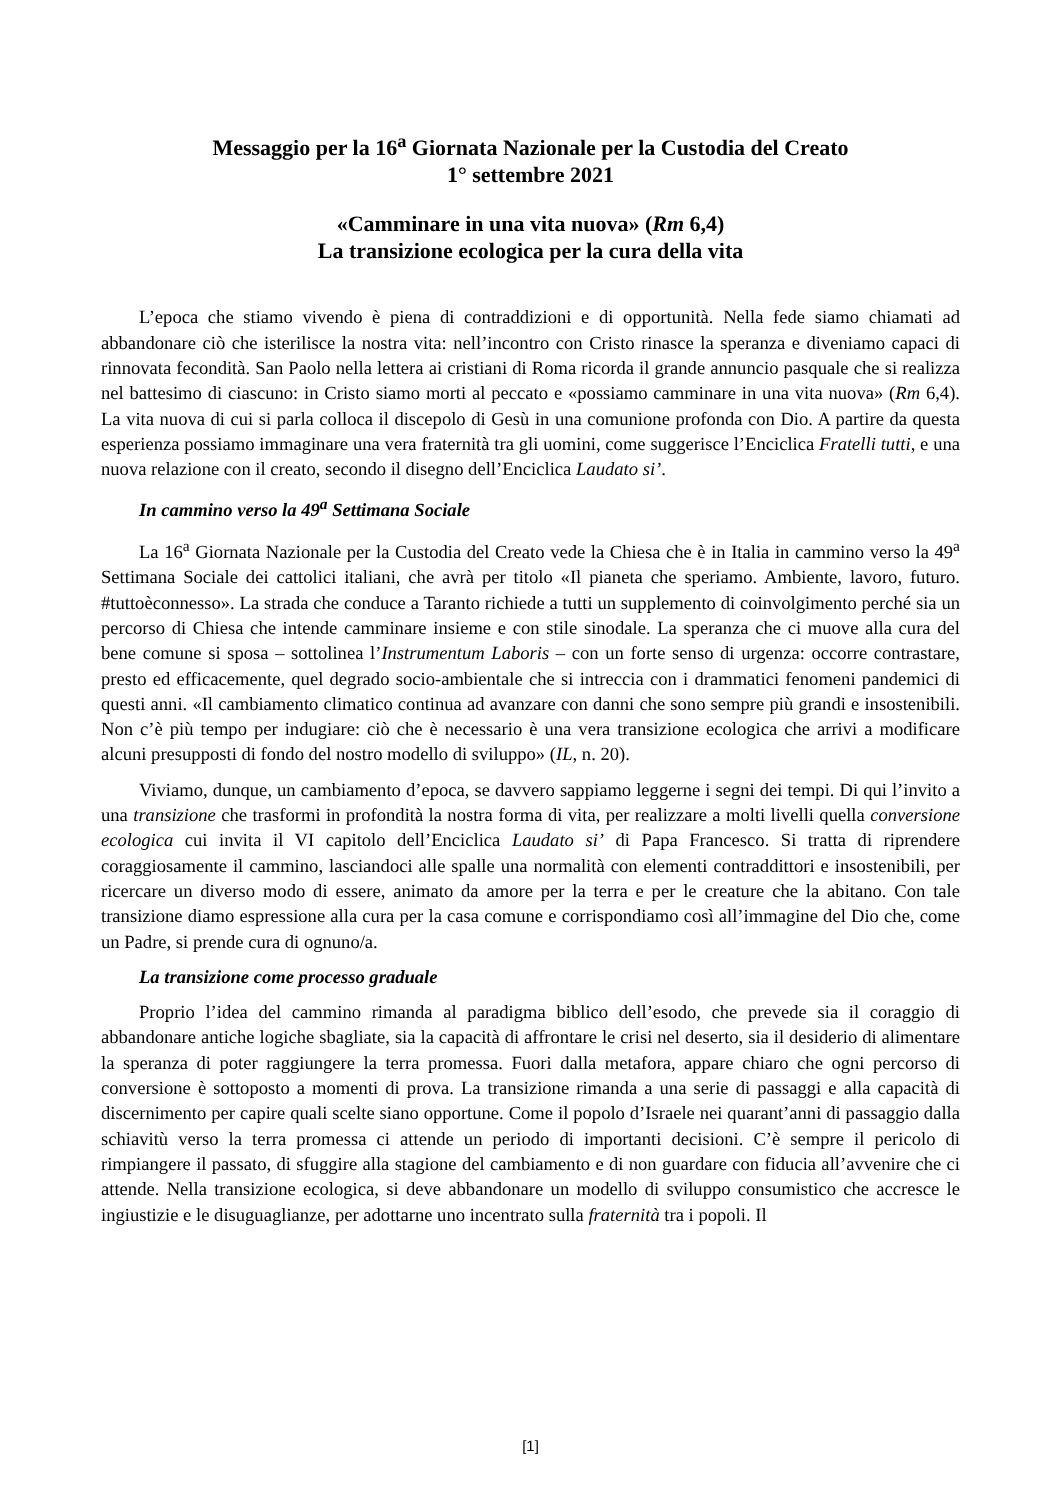Messaggio per la 16<sup>a</sup> Giornata Nazionale per la Custodia del Creato
1° settembre 2021
«Camminare in una vita nuova» (Rm 6,4)
La transizione ecologica per la cura della vita
L’epoca che stiamo vivendo è piena di contraddizioni e di opportunità. Nella fede siamo chiamati ad abbandonare ciò che isterilisce la nostra vita: nell’incontro con Cristo rinasce la speranza e diveniamo capaci di rinnovata fecondità. San Paolo nella lettera ai cristiani di Roma ricorda il grande annuncio pasquale che si realizza nel battesimo di ciascuno: in Cristo siamo morti al peccato e «possiamo camminare in una vita nuova» (Rm 6,4). La vita nuova di cui si parla colloca il discepolo di Gesù in una comunione profonda con Dio. A partire da questa esperienza possiamo immaginare una vera fraternità tra gli uomini, come suggerisce l’Enciclica Fratelli tutti, e una nuova relazione con il creato, secondo il disegno dell’Enciclica Laudato si’.
In cammino verso la 49<sup>a</sup> Settimana Sociale
La 16<sup>a</sup> Giornata Nazionale per la Custodia del Creato vede la Chiesa che è in Italia in cammino verso la 49<sup>a</sup> Settimana Sociale dei cattolici italiani, che avrà per titolo «Il pianeta che speriamo. Ambiente, lavoro, futuro. #tuttoèconnesso». La strada che conduce a Taranto richiede a tutti un supplemento di coinvolgimento perché sia un percorso di Chiesa che intende camminare insieme e con stile sinodale. La speranza che ci muove alla cura del bene comune si sposa – sottolinea l’Instrumentum Laboris – con un forte senso di urgenza: occorre contrastare, presto ed efficacemente, quel degrado socio-ambientale che si intreccia con i drammatici fenomeni pandemici di questi anni. «Il cambiamento climatico continua ad avanzare con danni che sono sempre più grandi e insostenibili. Non c’è più tempo per indugiare: ciò che è necessario è una vera transizione ecologica che arrivi a modificare alcuni presupposti di fondo del nostro modello di sviluppo» (IL, n. 20).
Viviamo, dunque, un cambiamento d’epoca, se davvero sappiamo leggerne i segni dei tempi. Di qui l’invito a una transizione che trasformi in profondità la nostra forma di vita, per realizzare a molti livelli quella conversione ecologica cui invita il VI capitolo dell’Enciclica Laudato si’ di Papa Francesco. Si tratta di riprendere coraggiosamente il cammino, lasciandoci alle spalle una normalità con elementi contraddittori e insostenibili, per ricercare un diverso modo di essere, animato da amore per la terra e per le creature che la abitano. Con tale transizione diamo espressione alla cura per la casa comune e corrispondiamo così all’immagine del Dio che, come un Padre, si prende cura di ognuno/a.
La transizione come processo graduale
Proprio l’idea del cammino rimanda al paradigma biblico dell’esodo, che prevede sia il coraggio di abbandonare antiche logiche sbagliate, sia la capacità di affrontare le crisi nel deserto, sia il desiderio di alimentare la speranza di poter raggiungere la terra promessa. Fuori dalla metafora, appare chiaro che ogni percorso di conversione è sottoposto a momenti di prova. La transizione rimanda a una serie di passaggi e alla capacità di discernimento per capire quali scelte siano opportune. Come il popolo d’Israele nei quarant’anni di passaggio dalla schiavitù verso la terra promessa ci attende un periodo di importanti decisioni. C’è sempre il pericolo di rimpiangere il passato, di sfuggire alla stagione del cambiamento e di non guardare con fiducia all’avvenire che ci attende. Nella transizione ecologica, si deve abbandonare un modello di sviluppo consumistico che accresce le ingiustizie e le disuguaglianze, per adottarne uno incentrato sulla fraternità tra i popoli. Il
[1]